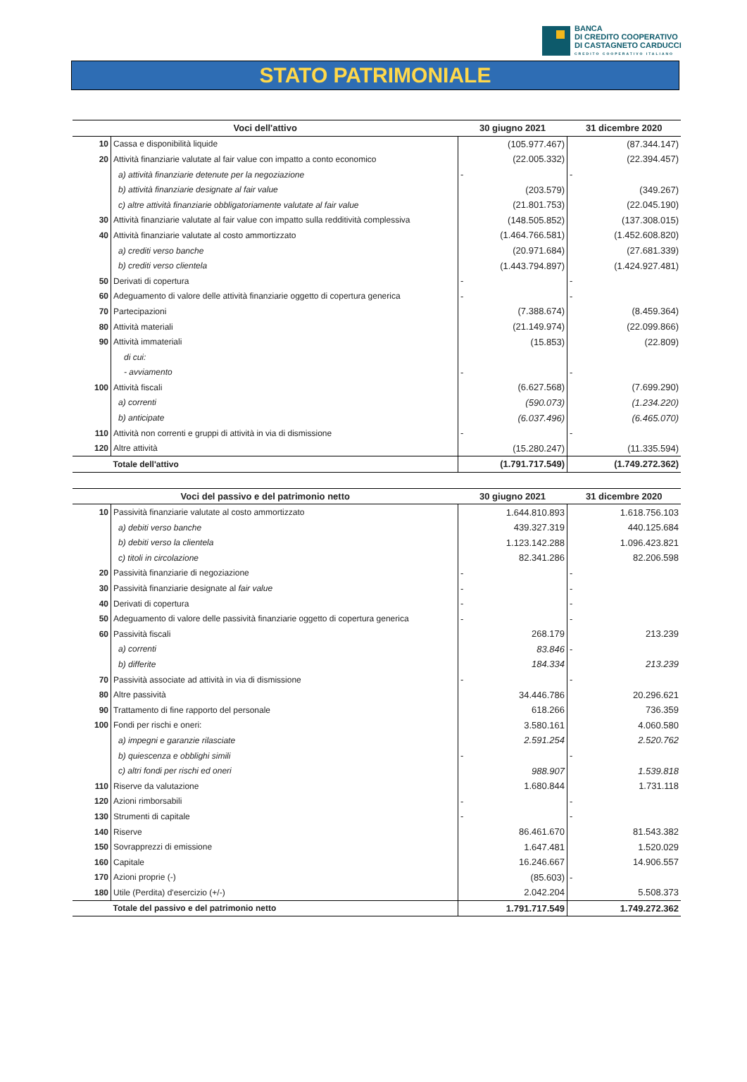BANCA
DI CREDITO COOPERATIVO
DI CASTAGNETO CARDUCCI
CREDITO COOPERATIVO ITALIANO
STATO PATRIMONIALE
| Voci dell'attivo | | 30 giugno 2021 | 31 dicembre 2020 |
| --- | --- | --- | --- |
| 10 | Cassa e disponibilità liquide | (105.977.467) | (87.344.147) |
| 20 | Attività finanziarie valutate al fair value con impatto a conto economico | (22.005.332) | (22.394.457) |
| | a) attività finanziarie detenute per la negoziazione | - | - |
| | b) attività finanziarie designate al fair value | (203.579) | (349.267) |
| | c) altre attività finanziarie obbligatoriamente valutate al fair value | (21.801.753) | (22.045.190) |
| 30 | Attività finanziarie valutate al fair value con impatto sulla redditività complessiva | (148.505.852) | (137.308.015) |
| 40 | Attività finanziarie valutate al costo ammortizzato | (1.464.766.581) | (1.452.608.820) |
| | a) crediti verso banche | (20.971.684) | (27.681.339) |
| | b) crediti verso clientela | (1.443.794.897) | (1.424.927.481) |
| 50 | Derivati di copertura | - | - |
| 60 | Adeguamento di valore delle attività finanziarie oggetto di copertura generica | - | - |
| 70 | Partecipazioni | (7.388.674) | (8.459.364) |
| 80 | Attività materiali | (21.149.974) | (22.099.866) |
| 90 | Attività immateriali | (15.853) | (22.809) |
| | di cui: | | |
| | - avviamento | - | - |
| 100 | Attività fiscali | (6.627.568) | (7.699.290) |
| | a) correnti | (590.073) | (1.234.220) |
| | b) anticipate | (6.037.496) | (6.465.070) |
| 110 | Attività non correnti e gruppi di attività in via di dismissione | - | - |
| 120 | Altre attività | (15.280.247) | (11.335.594) |
| | Totale dell'attivo | (1.791.717.549) | (1.749.272.362) |
| Voci del passivo e del patrimonio netto | | 30 giugno 2021 | 31 dicembre 2020 |
| 10 | Passività finanziarie valutate al costo ammortizzato | 1.644.810.893 | 1.618.756.103 |
| | a) debiti verso banche | 439.327.319 | 440.125.684 |
| | b) debiti verso la clientela | 1.123.142.288 | 1.096.423.821 |
| | c) titoli in circolazione | 82.341.286 | 82.206.598 |
| 20 | Passività finanziarie di negoziazione | - | - |
| 30 | Passività finanziarie designate al fair value | - | - |
| 40 | Derivati di copertura | - | - |
| 50 | Adeguamento di valore delle passività finanziarie oggetto di copertura generica | - | - |
| 60 | Passività fiscali | 268.179 | 213.239 |
| | a) correnti | 83.846 | - |
| | b) differite | 184.334 | 213.239 |
| 70 | Passività associate ad attività in via di dismissione | - | - |
| 80 | Altre passività | 34.446.786 | 20.296.621 |
| 90 | Trattamento di fine rapporto del personale | 618.266 | 736.359 |
| 100 | Fondi per rischi e oneri: | 3.580.161 | 4.060.580 |
| | a) impegni e garanzie rilasciate | 2.591.254 | 2.520.762 |
| | b) quiescenza e obblighi simili | - | - |
| | c) altri fondi per rischi ed oneri | 988.907 | 1.539.818 |
| 110 | Riserve da valutazione | 1.680.844 | 1.731.118 |
| 120 | Azioni rimborsabili | - | - |
| 130 | Strumenti di capitale | - | - |
| 140 | Riserve | 86.461.670 | 81.543.382 |
| 150 | Sovrapprezzi di emissione | 1.647.481 | 1.520.029 |
| 160 | Capitale | 16.246.667 | 14.906.557 |
| 170 | Azioni proprie (-) | (85.603) | - |
| 180 | Utile (Perdita) d'esercizio (+/-) | 2.042.204 | 5.508.373 |
| | Totale del passivo e del patrimonio netto | 1.791.717.549 | 1.749.272.362 |